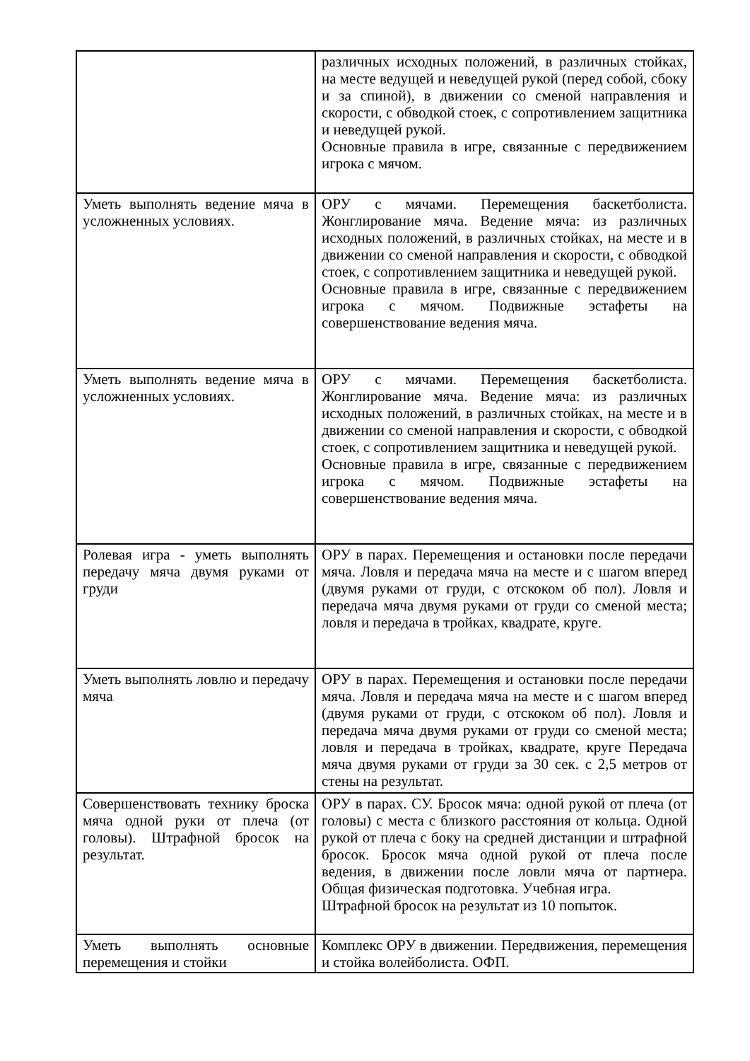| | различных исходных положений, в различных стойках, на месте ведущей и неведущей рукой (перед собой, сбоку и за спиной), в движении со сменой направления и скорости, с обводкой стоек, с сопротивлением защитника и неведущей рукой. Основные правила в игре, связанные с передвижением игрока с мячом. |
| Уметь выполнять ведение мяча в усложненных условиях. | ОРУ с мячами. Перемещения баскетболиста. Жонглирование мяча. Ведение мяча: из различных исходных положений, в различных стойках, на месте и в движении со сменой направления и скорости, с обводкой стоек, с сопротивлением защитника и неведущей рукой. Основные правила в игре, связанные с передвижением игрока с мячом. Подвижные эстафеты на совершенствование ведения мяча. |
| Уметь выполнять ведение мяча в усложненных условиях. | ОРУ с мячами. Перемещения баскетболиста. Жонглирование мяча. Ведение мяча: из различных исходных положений, в различных стойках, на месте и в движении со сменой направления и скорости, с обводкой стоек, с сопротивлением защитника и неведущей рукой. Основные правила в игре, связанные с передвижением игрока с мячом. Подвижные эстафеты на совершенствование ведения мяча. |
| Ролевая игра - уметь выполнять передачу мяча двумя руками от груди | ОРУ в парах. Перемещения и остановки после передачи мяча. Ловля и передача мяча на месте и с шагом вперед (двумя руками от груди, с отскоком об пол). Ловля и передача мяча двумя руками от груди со сменой места; ловля и передача в тройках, квадрате, круге. |
| Уметь выполнять ловлю и передачу мяча | ОРУ в парах. Перемещения и остановки после передачи мяча. Ловля и передача мяча на месте и с шагом вперед (двумя руками от груди, с отскоком об пол). Ловля и передача мяча двумя руками от груди со сменой места; ловля и передача в тройках, квадрате, круге Передача мяча двумя руками от груди за 30 сек. с 2,5 метров от стены на результат. |
| Совершенствовать технику броска мяча одной руки от плеча (от головы). Штрафной бросок на результат. | ОРУ в парах. СУ. Бросок мяча: одной рукой от плеча (от головы) с места с близкого расстояния от кольца. Одной рукой от плеча с боку на средней дистанции и штрафной бросок. Бросок мяча одной рукой от плеча после ведения, в движении после ловли мяча от партнера. Общая физическая подготовка. Учебная игра. Штрафной бросок на результат из 10 попыток. |
| Уметь выполнять основные перемещения и стойки | Комплекс ОРУ в движении. Передвижения, перемещения и стойка волейболиста. ОФП. |